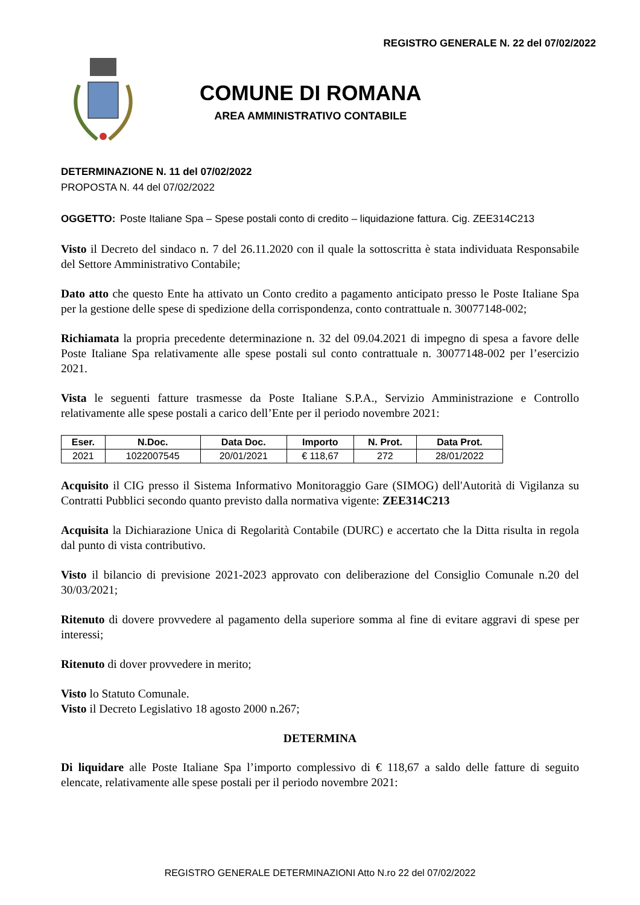REGISTRO GENERALE N. 22 del 07/02/2022
COMUNE DI ROMANA
AREA AMMINISTRATIVO CONTABILE
DETERMINAZIONE N. 11 del 07/02/2022
PROPOSTA N. 44 del 07/02/2022
OGGETTO: Poste Italiane Spa – Spese postali conto di credito – liquidazione fattura. Cig. ZEE314C213
Visto il Decreto del sindaco n. 7 del 26.11.2020 con il quale la sottoscritta è stata individuata Responsabile del Settore Amministrativo Contabile;
Dato atto che questo Ente ha attivato un Conto credito a pagamento anticipato presso le Poste Italiane Spa per la gestione delle spese di spedizione della corrispondenza, conto contrattuale n. 30077148-002;
Richiamata la propria precedente determinazione n. 32 del 09.04.2021 di impegno di spesa a favore delle Poste Italiane Spa relativamente alle spese postali sul conto contrattuale n. 30077148-002 per l’esercizio 2021.
Vista le seguenti fatture trasmesse da Poste Italiane S.P.A., Servizio Amministrazione e Controllo relativamente alle spese postali a carico dell’Ente per il periodo novembre 2021:
| Eser. | N.Doc. | Data Doc. | Importo | N. Prot. | Data Prot. |
| --- | --- | --- | --- | --- | --- |
| 2021 | 1022007545 | 20/01/2021 | € 118,67 | 272 | 28/01/2022 |
Acquisito il CIG presso il Sistema Informativo Monitoraggio Gare (SIMOG) dell'Autorità di Vigilanza su Contratti Pubblici secondo quanto previsto dalla normativa vigente: ZEE314C213
Acquisita la Dichiarazione Unica di Regolarità Contabile (DURC) e accertato che la Ditta risulta in regola dal punto di vista contributivo.
Visto il bilancio di previsione 2021-2023 approvato con deliberazione del Consiglio Comunale n.20 del 30/03/2021;
Ritenuto di dovere provvedere al pagamento della superiore somma al fine di evitare aggravi di spese per interessi;
Ritenuto di dover provvedere in merito;
Visto lo Statuto Comunale.
Visto il Decreto Legislativo 18 agosto 2000 n.267;
DETERMINA
Di liquidare alle Poste Italiane Spa l’importo complessivo di € 118,67 a saldo delle fatture di seguito elencate, relativamente alle spese postali per il periodo novembre 2021:
REGISTRO GENERALE DETERMINAZIONI Atto N.ro 22 del 07/02/2022